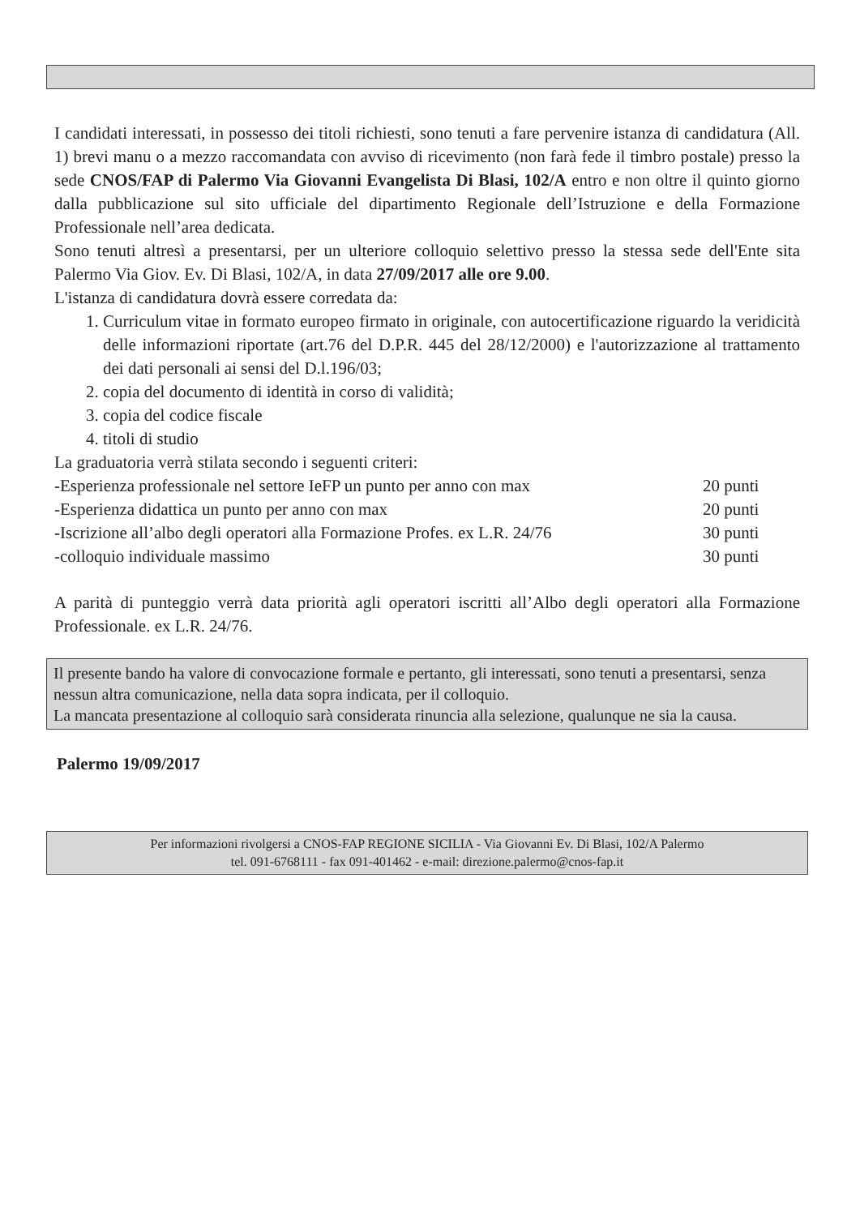I candidati interessati, in possesso dei titoli richiesti, sono tenuti a fare pervenire istanza di candidatura (All. 1) brevi manu o a mezzo raccomandata con avviso di ricevimento (non farà fede il timbro postale) presso la sede CNOS/FAP di Palermo Via Giovanni Evangelista Di Blasi, 102/A entro e non oltre il quinto giorno dalla pubblicazione sul sito ufficiale del dipartimento Regionale dell’Istruzione e della Formazione Professionale nell’area dedicata.
Sono tenuti altresì a presentarsi, per un ulteriore colloquio selettivo presso la stessa sede dell'Ente sita Palermo Via Giov. Ev. Di Blasi, 102/A, in data 27/09/2017 alle ore 9.00.
L'istanza di candidatura dovrà essere corredata da:
1. Curriculum vitae in formato europeo firmato in originale, con autocertificazione riguardo la veridicità delle informazioni riportate (art.76 del D.P.R. 445 del 28/12/2000) e l'autorizzazione al trattamento dei dati personali ai sensi del D.l.196/03;
2. copia del documento di identità in corso di validità;
3. copia del codice fiscale
4. titoli di studio
La graduatoria verrà stilata secondo i seguenti criteri:
-Esperienza professionale nel settore IeFP un punto per anno con max 20 punti
-Esperienza didattica un punto per anno con max 20 punti
-Iscrizione all’albo degli operatori alla Formazione Profes. ex L.R. 24/76 30 punti
-colloquio individuale massimo 30 punti
A parità di punteggio verrà data priorità agli operatori iscritti all’Albo degli operatori alla Formazione Professionale. ex L.R. 24/76.
Il presente bando ha valore di convocazione formale e pertanto, gli interessati, sono tenuti a presentarsi, senza nessun altra comunicazione, nella data sopra indicata, per il colloquio.
La mancata presentazione al colloquio sarà considerata rinuncia alla selezione, qualunque ne sia la causa.
Palermo 19/09/2017
Per informazioni rivolgersi a CNOS-FAP REGIONE SICILIA - Via Giovanni Ev. Di Blasi, 102/A Palermo
tel. 091-6768111 - fax 091-401462 - e-mail: direzione.palermo@cnos-fap.it